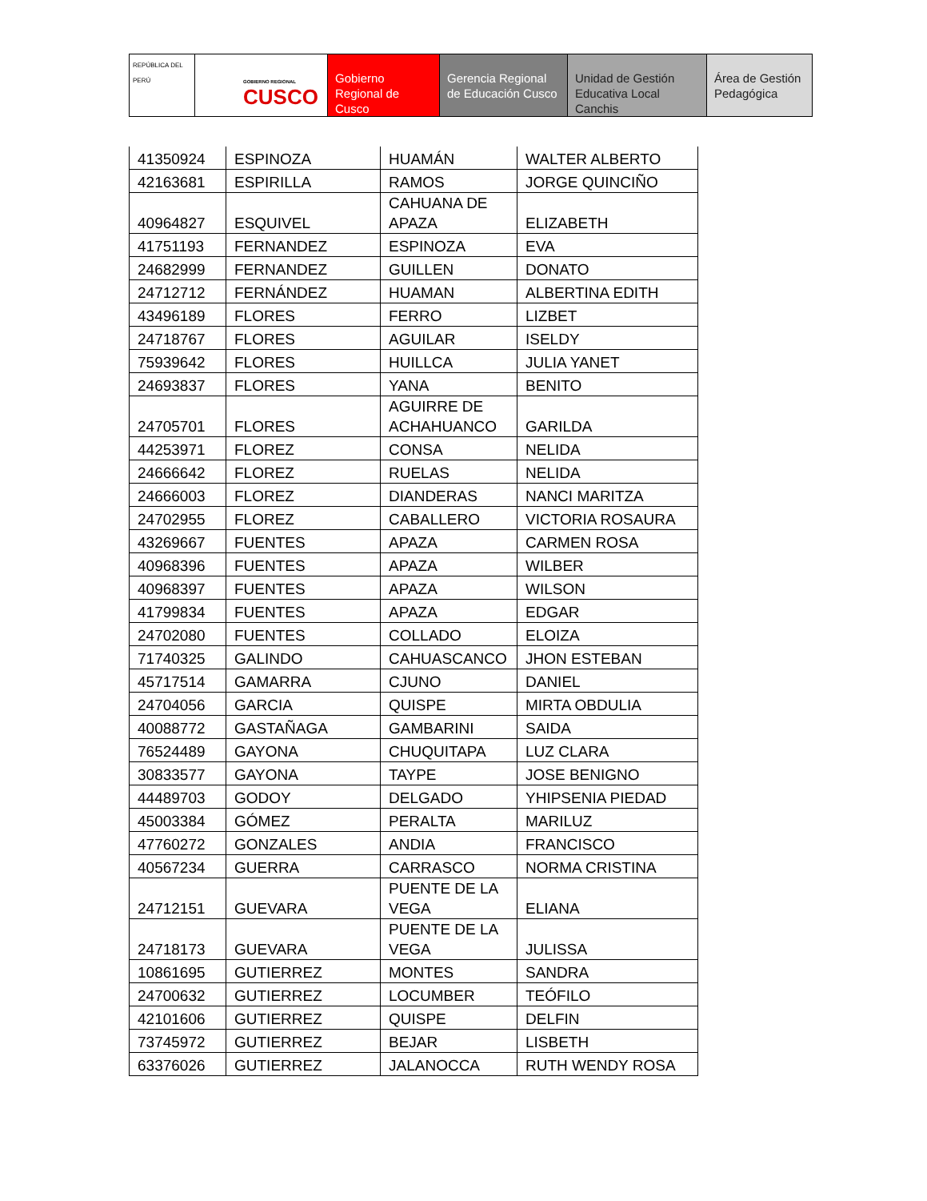REPÚBLICA DEL PERÚ
GOBIERNO REGIONAL
CUSCO
Gobierno Regional de Cusco
Gerencia Regional de Educación Cusco
Unidad de Gestión Educativa Local Canchis
Área de Gestión Pedagógica
| 41350924 | ESPINOZA | HUAMÁN | WALTER ALBERTO |
| 42163681 | ESPIRILLA | RAMOS | JORGE QUINCIÑO |
| 40964827 | ESQUIVEL | CAHUANA DE APAZA | ELIZABETH |
| 41751193 | FERNANDEZ | ESPINOZA | EVA |
| 24682999 | FERNANDEZ | GUILLEN | DONATO |
| 24712712 | FERNÁNDEZ | HUAMAN | ALBERTINA EDITH |
| 43496189 | FLORES | FERRO | LIZBET |
| 24718767 | FLORES | AGUILAR | ISELDY |
| 75939642 | FLORES | HUILLCA | JULIA YANET |
| 24693837 | FLORES | YANA | BENITO |
| 24705701 | FLORES | AGUIRRE DE ACHAHUANCO | GARILDA |
| 44253971 | FLOREZ | CONSA | NELIDA |
| 24666642 | FLOREZ | RUELAS | NELIDA |
| 24666003 | FLOREZ | DIANDERAS | NANCI MARITZA |
| 24702955 | FLOREZ | CABALLERO | VICTORIA ROSAURA |
| 43269667 | FUENTES | APAZA | CARMEN ROSA |
| 40968396 | FUENTES | APAZA | WILBER |
| 40968397 | FUENTES | APAZA | WILSON |
| 41799834 | FUENTES | APAZA | EDGAR |
| 24702080 | FUENTES | COLLADO | ELOIZA |
| 71740325 | GALINDO | CAHUASCANCO | JHON ESTEBAN |
| 45717514 | GAMARRA | CJUNO | DANIEL |
| 24704056 | GARCIA | QUISPE | MIRTA OBDULIA |
| 40088772 | GASTAÑAGA | GAMBARINI | SAIDA |
| 76524489 | GAYONA | CHUQUITAPA | LUZ CLARA |
| 30833577 | GAYONA | TAYPE | JOSE BENIGNO |
| 44489703 | GODOY | DELGADO | YHIPSENIA PIEDAD |
| 45003384 | GÓMEZ | PERALTA | MARILUZ |
| 47760272 | GONZALES | ANDIA | FRANCISCO |
| 40567234 | GUERRA | CARRASCO | NORMA CRISTINA |
| 24712151 | GUEVARA | PUENTE DE LA VEGA | ELIANA |
| 24718173 | GUEVARA | PUENTE DE LA VEGA | JULISSA |
| 10861695 | GUTIERREZ | MONTES | SANDRA |
| 24700632 | GUTIERREZ | LOCUMBER | TEÓFILO |
| 42101606 | GUTIERREZ | QUISPE | DELFIN |
| 73745972 | GUTIERREZ | BEJAR | LISBETH |
| 63376026 | GUTIERREZ | JALANOCCA | RUTH WENDY ROSA |